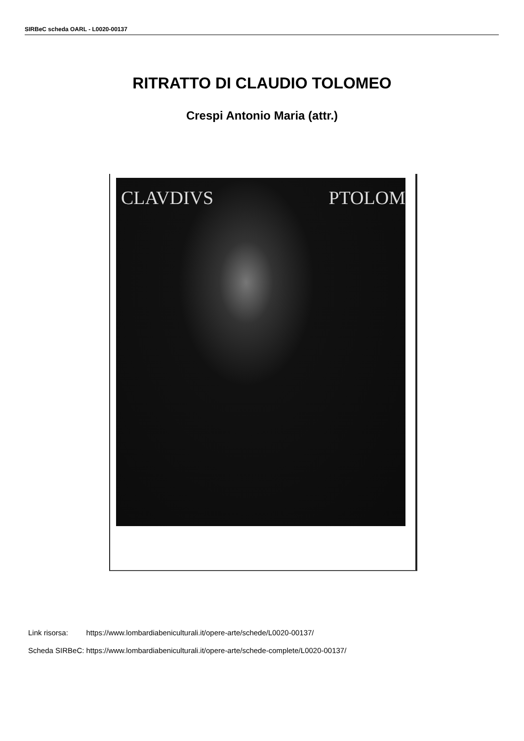SIRBeC scheda OARL - L0020-00137
RITRATTO DI CLAUDIO TOLOMEO
Crespi Antonio Maria (attr.)
CLAVDIVS PTOLOM
| Link risorsa: | https://www.lombardiabeniculturali.it/opere-arte/schede/L0020-00137/ |
| Scheda SIRBeC: | https://www.lombardiabeniculturali.it/opere-arte/schede-complete/L0020-00137/ |